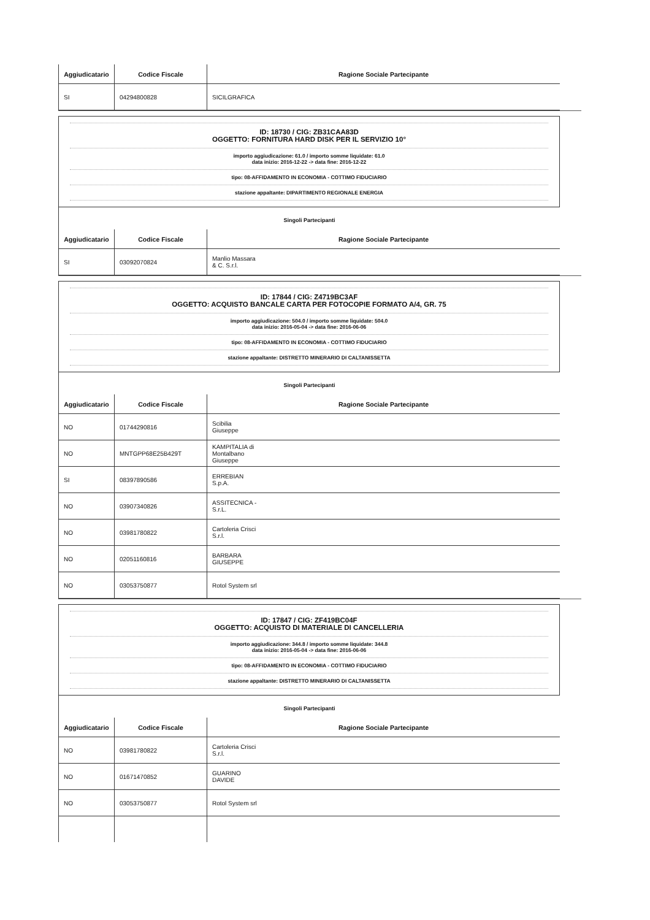| Aggiudicatario | Codice Fiscale | Ragione Sociale Partecipante |
| --- | --- | --- |
| SI | 04294800828 | SICILGRAFICA |
ID: 18730 / CIG: ZB31CAA83D
OGGETTO: FORNITURA HARD DISK PER IL SERVIZIO 10°
importo aggiudicazione: 61.0 / importo somme liquidate: 61.0
data inizio: 2016-12-22 -> data fine: 2016-12-22
tipo: 08-AFFIDAMENTO IN ECONOMIA - COTTIMO FIDUCIARIO
stazione appaltante: DIPARTIMENTO REGIONALE ENERGIA
Singoli Partecipanti
| Aggiudicatario | Codice Fiscale | Ragione Sociale Partecipante |
| --- | --- | --- |
| SI | 03092070824 | Manlio Massara & C. S.r.l. |
ID: 17844 / CIG: Z4719BC3AF
OGGETTO: ACQUISTO BANCALE CARTA PER FOTOCOPIE FORMATO A/4, GR. 75
importo aggiudicazione: 504.0 / importo somme liquidate: 504.0
data inizio: 2016-05-04 -> data fine: 2016-06-06
tipo: 08-AFFIDAMENTO IN ECONOMIA - COTTIMO FIDUCIARIO
stazione appaltante: DISTRETTO MINERARIO DI CALTANISSETTA
Singoli Partecipanti
| Aggiudicatario | Codice Fiscale | Ragione Sociale Partecipante |
| --- | --- | --- |
| NO | 01744290816 | Scibilia Giuseppe |
| NO | MNTGPP68E25B429T | KAMPITALIA di Montalbano Giuseppe |
| SI | 08397890586 | ERREBIAN S.p.A. |
| NO | 03907340826 | ASSITECNICA - S.r.L. |
| NO | 03981780822 | Cartoleria Crisci S.r.l. |
| NO | 02051160816 | BARBARA GIUSEPPE |
| NO | 03053750877 | Rotol System srl |
ID: 17847 / CIG: ZF419BC04F
OGGETTO: ACQUISTO DI MATERIALE DI CANCELLERIA
importo aggiudicazione: 344.8 / importo somme liquidate: 344.8
data inizio: 2016-05-04 -> data fine: 2016-06-06
tipo: 08-AFFIDAMENTO IN ECONOMIA - COTTIMO FIDUCIARIO
stazione appaltante: DISTRETTO MINERARIO DI CALTANISSETTA
Singoli Partecipanti
| Aggiudicatario | Codice Fiscale | Ragione Sociale Partecipante |
| --- | --- | --- |
| NO | 03981780822 | Cartoleria Crisci S.r.l. |
| NO | 01671470852 | GUARINO DAVIDE |
| NO | 03053750877 | Rotol System srl |